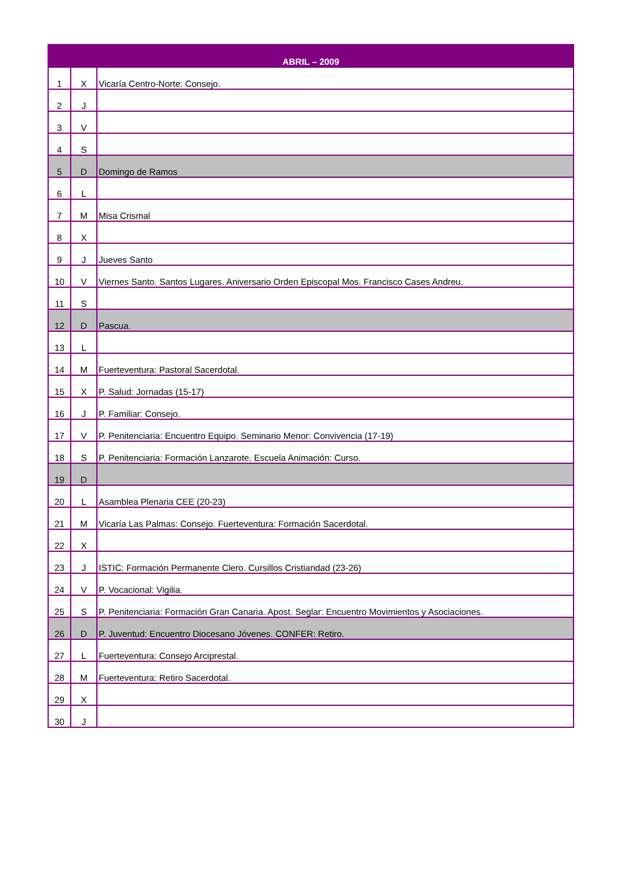| ABRIL – 2009 | | |
| --- | --- | --- |
| 1 | X | Vicaría Centro-Norte: Consejo. |
| 2 | J | |
| 3 | V | |
| 4 | S | |
| 5 | D | Domingo de Ramos |
| 6 | L | |
| 7 | M | Misa Crismal |
| 8 | X | |
| 9 | J | Jueves Santo |
| 10 | V | Viernes Santo. Santos Lugares. Aniversario Orden Episcopal Mos. Francisco Cases Andreu. |
| 11 | S | |
| 12 | D | Pascua. |
| 13 | L | |
| 14 | M | Fuerteventura: Pastoral Sacerdotal. |
| 15 | X | P. Salud: Jornadas (15-17) |
| 16 | J | P. Familiar: Consejo. |
| 17 | V | P. Penitenciaria: Encuentro Equipo. Seminario Menor: Convivencia (17-19) |
| 18 | S | P. Penitenciaria: Formación Lanzarote. Escuela Animación: Curso. |
| 19 | D | |
| 20 | L | Asamblea Plenaria CEE (20-23) |
| 21 | M | Vicaría Las Palmas: Consejo. Fuerteventura: Formación Sacerdotal. |
| 22 | X | |
| 23 | J | ISTIC: Formación Permanente Clero. Cursillos Cristiandad (23-26) |
| 24 | V | P. Vocacional: Vigilia. |
| 25 | S | P. Penitenciaria: Formación Gran Canaria. Apost. Seglar: Encuentro Movimientos y Asociaciones. |
| 26 | D | P. Juventud: Encuentro Diocesano Jóvenes. CONFER: Retiro. |
| 27 | L | Fuerteventura: Consejo Arciprestal. |
| 28 | M | Fuerteventura: Retiro Sacerdotal. |
| 29 | X | |
| 30 | J | |